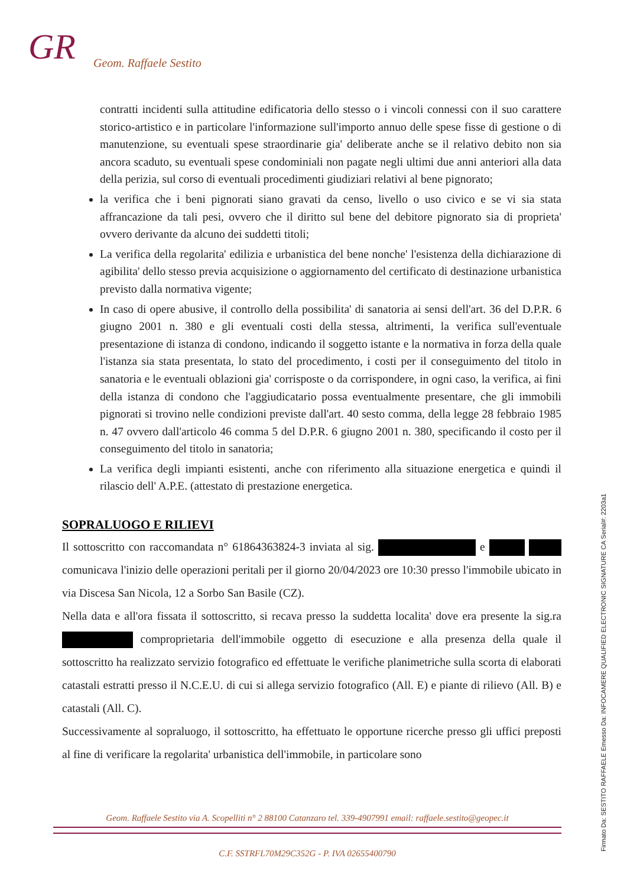GR Geom. Raffaele Sestito
contratti incidenti sulla attitudine edificatoria dello stesso o i vincoli connessi con il suo carattere storico-artistico e in particolare l'informazione sull'importo annuo delle spese fisse di gestione o di manutenzione, su eventuali spese straordinarie gia' deliberate anche se il relativo debito non sia ancora scaduto, su eventuali spese condominiali non pagate negli ultimi due anni anteriori alla data della perizia, sul corso di eventuali procedimenti giudiziari relativi al bene pignorato;
la verifica che i beni pignorati siano gravati da censo, livello o uso civico e se vi sia stata affrancazione da tali pesi, ovvero che il diritto sul bene del debitore pignorato sia di proprieta' ovvero derivante da alcuno dei suddetti titoli;
La verifica della regolarita' edilizia e urbanistica del bene nonche' l'esistenza della dichiarazione di agibilita' dello stesso previa acquisizione o aggiornamento del certificato di destinazione urbanistica previsto dalla normativa vigente;
In caso di opere abusive, il controllo della possibilita' di sanatoria ai sensi dell'art. 36 del D.P.R. 6 giugno 2001 n. 380 e gli eventuali costi della stessa, altrimenti, la verifica sull'eventuale presentazione di istanza di condono, indicando il soggetto istante e la normativa in forza della quale l'istanza sia stata presentata, lo stato del procedimento, i costi per il conseguimento del titolo in sanatoria e le eventuali oblazioni gia' corrisposte o da corrispondere, in ogni caso, la verifica, ai fini della istanza di condono che l'aggiudicatario possa eventualmente presentare, che gli immobili pignorati si trovino nelle condizioni previste dall'art. 40 sesto comma, della legge 28 febbraio 1985 n. 47 ovvero dall'articolo 46 comma 5 del D.P.R. 6 giugno 2001 n. 380, specificando il costo per il conseguimento del titolo in sanatoria;
La verifica degli impianti esistenti, anche con riferimento alla situazione energetica e quindi il rilascio dell' A.P.E. (attestato di prestazione energetica.
SOPRALUOGO E RILIEVI
Il sottoscritto con raccomandata n° 61864363824-3 inviata al sig. e comunicava l'inizio delle operazioni peritali per il giorno 20/04/2023 ore 10:30 presso l'immobile ubicato in via Discesa San Nicola, 12 a Sorbo San Basile (CZ).
Nella data e all'ora fissata il sottoscritto, si recava presso la suddetta localita' dove era presente la sig.ra comproprietaria dell'immobile oggetto di esecuzione e alla presenza della quale il sottoscritto ha realizzato servizio fotografico ed effettuate le verifiche planimetriche sulla scorta di elaborati catastali estratti presso il N.C.E.U. di cui si allega servizio fotografico (All. E) e piante di rilievo (All. B) e catastali (All. C).
Successivamente al sopraluogo, il sottoscritto, ha effettuato le opportune ricerche presso gli uffici preposti al fine di verificare la regolarita' urbanistica dell'immobile, in particolare sono
Geom. Raffaele Sestito via A. Scopelliti n° 2 88100 Catanzaro tel. 339-4907991 email: raffaele.sestito@geopec.it
C.F. SSTRFL70M29C352G - P. IVA 02655400790
Firmato Da: SESTITO RAFFAELE Emesso Da: INFOCAMERE QUALIFIED ELECTRONIC SIGNATURE CA Serial#: 2203a1